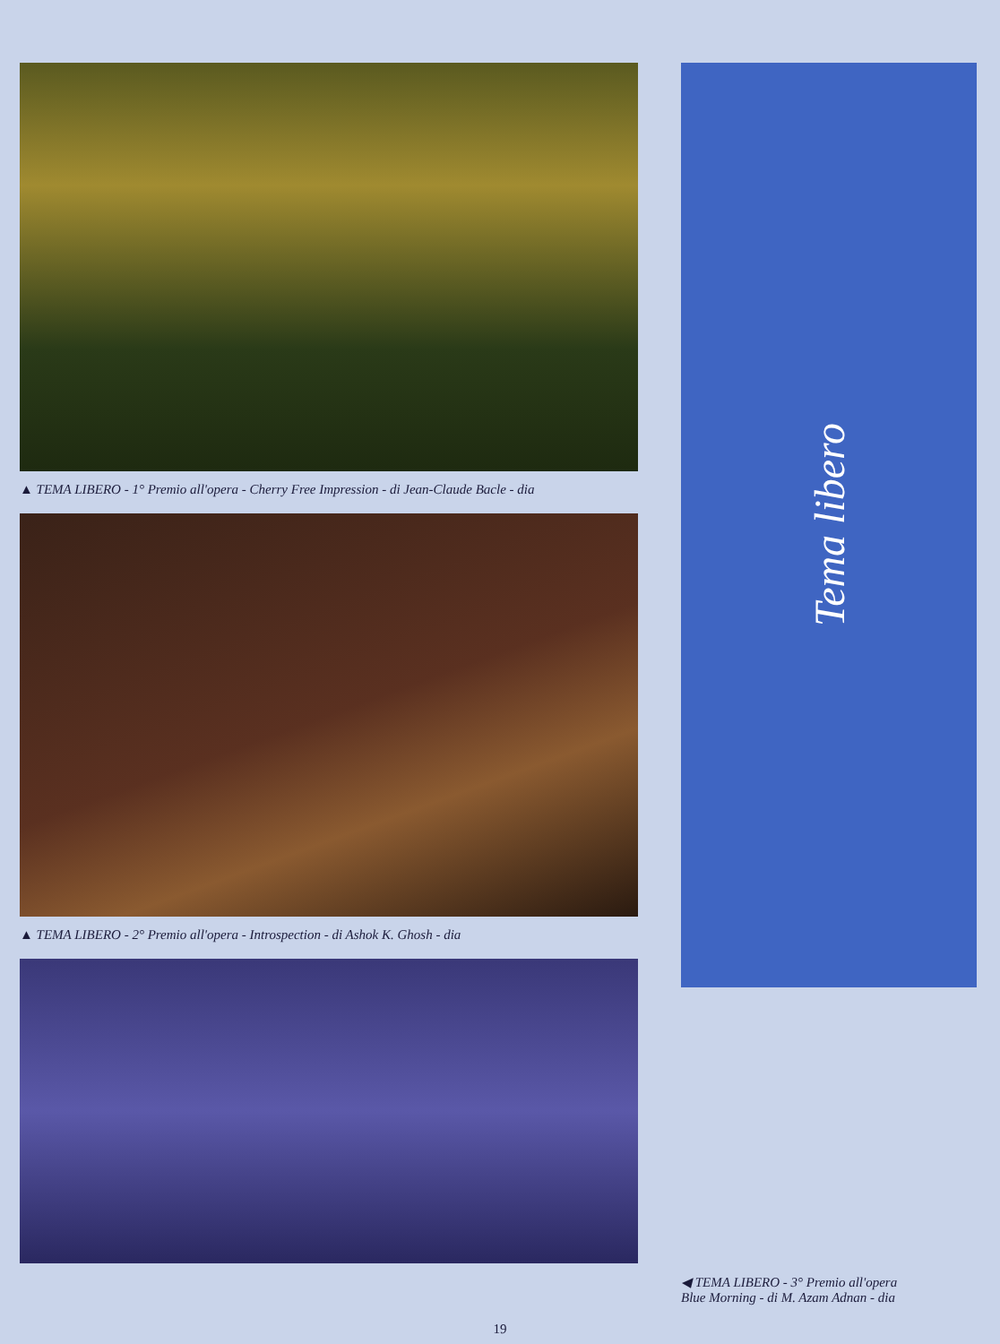▲ TEMA LIBERO - 1° Premio all'opera - Cherry Free Impression - di Jean-Claude Bacle - dia
▲ TEMA LIBERO - 2° Premio all'opera - Introspection - di Ashok K. Ghosh - dia
Tema libero
◀ TEMA LIBERO - 3° Premio all'opera
Blue Morning - di M. Azam Adnan - dia
19